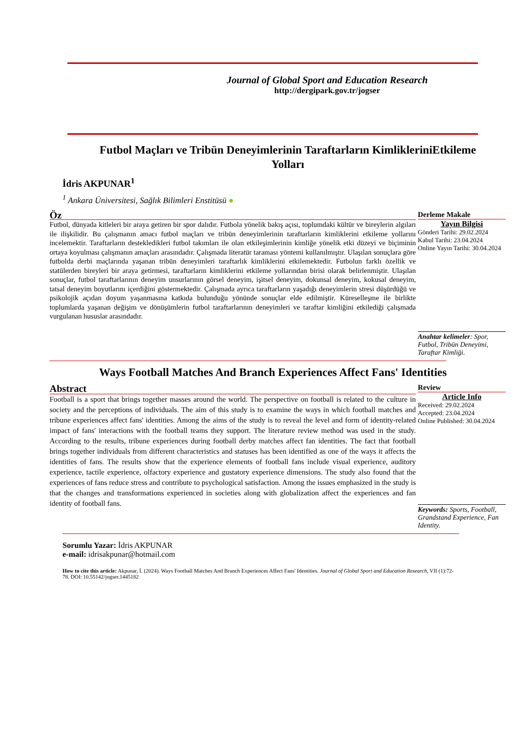Journal of Global Sport and Education Research
http://dergipark.gov.tr/jogser
Futbol Maçları ve Tribün Deneyimlerinin Taraftarların KimlikleriniEtkileme Yolları
İdris AKPUNAR<sup>1</sup>
<sup>1</sup> Ankara Üniversitesi, Sağlık Bilimleri Enstitüsü ●
Öz
Futbol, dünyada kitleleri bir araya getiren bir spor dalıdır. Futbola yönelik bakış açısı, toplumdaki kültür ve bireylerin algıları ile ilişkilidir. Bu çalışmanın amacı futbol maçları ve tribün deneyimlerinin taraftarların kimliklerini etkileme yollarını incelemektir. Taraftarların destekledikleri futbol takımları ile olan etkileşimlerinin kimliğe yönelik etki düzeyi ve biçiminin ortaya koyulması çalışmanın amaçları arasındadır. Çalışmada literatür taraması yöntemi kullanılmıştır. Ulaşılan sonuçlara göre futbolda derbi maçlarında yaşanan tribün deneyimleri taraftarlık kimliklerini etkilemektedir. Futbolun farklı özellik ve statülerden bireyleri bir araya getirmesi, taraftarların kimliklerini etkileme yollarından birisi olarak belirlenmiştir. Ulaşılan sonuçlar, futbol taraftarlarının deneyim unsurlarının görsel deneyim, işitsel deneyim, dokunsal deneyim, kokusal deneyim, tatsal deneyim boyutlarını içerdiğini göstermektedir. Çalışmada ayrıca taraftarların yaşadığı deneyimlerin stresi düşürdüğü ve psikolojik açıdan doyum yaşanmasına katkıda bulunduğu yönünde sonuçlar elde edilmiştir. Küreselleşme ile birlikte toplumlarda yaşanan değişim ve dönüşümlerin futbol taraftarlarının deneyimleri ve taraftar kimliğini etkilediği çalışmada vurgulanan hususlar arasındadır.
Derleme Makale
Yayın Bilgisi
Gönderi Tarihi: 29.02.2024
Kabul Tarihi: 23.04.2024
Online Yayın Tarihi: 30.04.2024
Anahtar kelimeler: Spor, Futbol, Tribün Deneyimi, Taraftar Kimliği.
Ways Football Matches And Branch Experiences Affect Fans' Identities
Abstract
Football is a sport that brings together masses around the world. The perspective on football is related to the culture in society and the perceptions of individuals. The aim of this study is to examine the ways in which football matches and tribune experiences affect fans' identities. Among the aims of the study is to reveal the level and form of identity-related impact of fans' interactions with the football teams they support. The literature review method was used in the study. According to the results, tribune experiences during football derby matches affect fan identities. The fact that football brings together individuals from different characteristics and statuses has been identified as one of the ways it affects the identities of fans. The results show that the experience elements of football fans include visual experience, auditory experience, tactile experience, olfactory experience and gustatory experience dimensions. The study also found that the experiences of fans reduce stress and contribute to psychological satisfaction. Among the issues emphasized in the study is that the changes and transformations experienced in societies along with globalization affect the experiences and fan identity of football fans.
Review
Article Info
Received: 29.02.2024
Accepted: 23.04.2024
Online Published: 30.04.2024
Keywords: Sports, Football, Grandstand Experience, Fan Identity.
Sorumlu Yazar: İdris AKPUNAR
e-mail: idrisakpunar@hotmail.com
How to cite this article: Akpunar, İ. (2024). Ways Football Matches And Branch Experiences Affect Fans' Identities. Journal of Global Sport and Education Research, VII (1):72-78. DOI: 10.55142/jogser.1445182